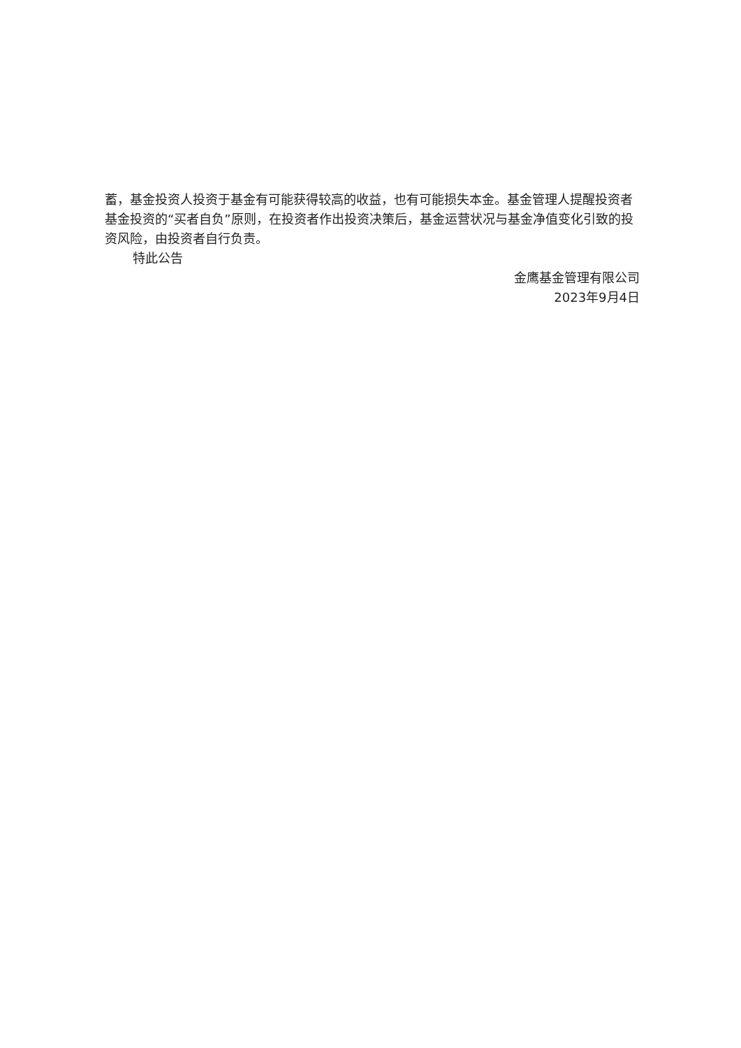蓄，基金投资人投资于基金有可能获得较高的收益，也有可能损失本金。基金管理人提醒投资者基金投资的“买者自负”原则，在投资者作出投资决策后，基金运营状况与基金净值变化引致的投资风险，由投资者自行负责。
特此公告
金鹰基金管理有限公司
2023年9月4日